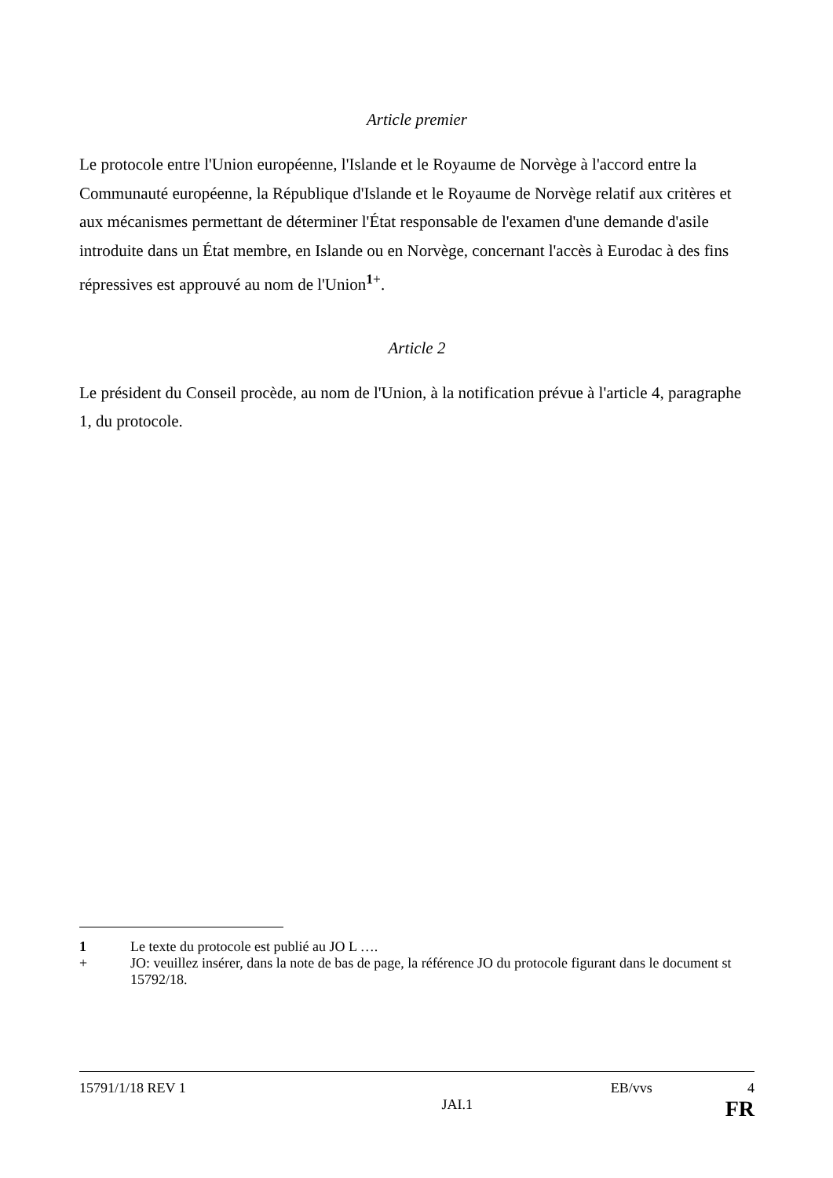Article premier
Le protocole entre l'Union européenne, l'Islande et le Royaume de Norvège à l'accord entre la Communauté européenne, la République d'Islande et le Royaume de Norvège relatif aux critères et aux mécanismes permettant de déterminer l'État responsable de l'examen d'une demande d'asile introduite dans un État membre, en Islande ou en Norvège, concernant l'accès à Eurodac à des fins répressives est approuvé au nom de l'Union<sup>1+</sup>.
Article 2
Le président du Conseil procède, au nom de l'Union, à la notification prévue à l'article 4, paragraphe 1, du protocole.
1 Le texte du protocole est publié au JO L ….
+ JO: veuillez insérer, dans la note de bas de page, la référence JO du protocole figurant dans le document st 15792/18.
15791/1/18 REV 1 EB/vvs 4
JAI.1 FR